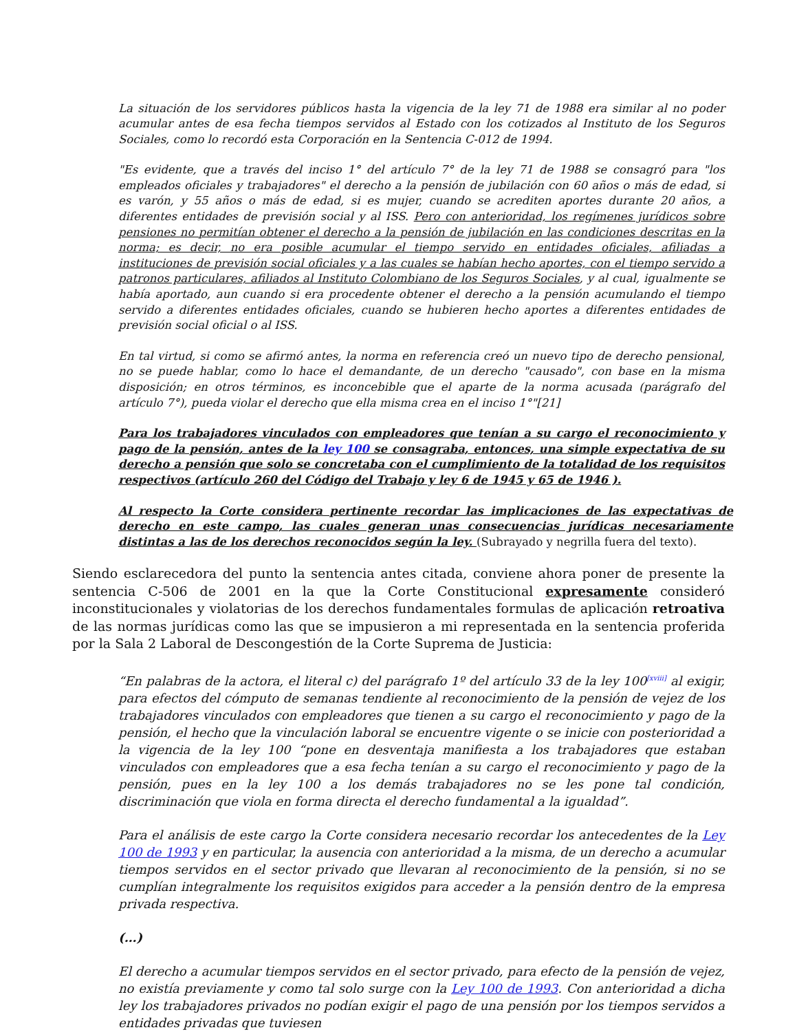La situación de los servidores públicos hasta la vigencia de la ley 71 de 1988 era similar al no poder acumular antes de esa fecha tiempos servidos al Estado con los cotizados al Instituto de los Seguros Sociales, como lo recordó esta Corporación en la Sentencia C-012 de 1994.
"Es evidente, que a través del inciso 1° del artículo 7° de la ley 71 de 1988 se consagró para "los empleados oficiales y trabajadores" el derecho a la pensión de jubilación con 60 años o más de edad, si es varón, y 55 años o más de edad, si es mujer, cuando se acrediten aportes durante 20 años, a diferentes entidades de previsión social y al ISS. Pero con anterioridad, los regímenes jurídicos sobre pensiones no permitían obtener el derecho a la pensión de jubilación en las condiciones descritas en la norma; es decir, no era posible acumular el tiempo servido en entidades oficiales, afiliadas a instituciones de previsión social oficiales y a las cuales se habían hecho aportes, con el tiempo servido a patronos particulares, afiliados al Instituto Colombiano de los Seguros Sociales, y al cual, igualmente se había aportado, aun cuando si era procedente obtener el derecho a la pensión acumulando el tiempo servido a diferentes entidades oficiales, cuando se hubieren hecho aportes a diferentes entidades de previsión social oficial o al ISS.
En tal virtud, si como se afirmó antes, la norma en referencia creó un nuevo tipo de derecho pensional, no se puede hablar, como lo hace el demandante, de un derecho "causado", con base en la misma disposición; en otros términos, es inconcebible que el aparte de la norma acusada (parágrafo del artículo 7°), pueda violar el derecho que ella misma crea en el inciso 1°"[21]
Para los trabajadores vinculados con empleadores que tenían a su cargo el reconocimiento y pago de la pensión, antes de la ley 100 se consagraba, entonces, una simple expectativa de su derecho a pensión que solo se concretaba con el cumplimiento de la totalidad de los requisitos respectivos (artículo 260 del Código del Trabajo y ley 6 de 1945 y 65 de 1946 ).
Al respecto la Corte considera pertinente recordar las implicaciones de las expectativas de derecho en este campo, las cuales generan unas consecuencias jurídicas necesariamente distintas a las de los derechos reconocidos según la ley. (Subrayado y negrilla fuera del texto).
Siendo esclarecedora del punto la sentencia antes citada, conviene ahora poner de presente la sentencia C-506 de 2001 en la que la Corte Constitucional expresamente consideró inconstitucionales y violatorias de los derechos fundamentales formulas de aplicación retroativa de las normas jurídicas como las que se impusieron a mi representada en la sentencia proferida por la Sala 2 Laboral de Descongestión de la Corte Suprema de Justicia:
“En palabras de la actora, el literal c) del parágrafo 1º del artículo 33 de la ley 100<sup>[xviii]</sup> al exigir, para efectos del cómputo de semanas tendiente al reconocimiento de la pensión de vejez de los trabajadores vinculados con empleadores que tienen a su cargo el reconocimiento y pago de la pensión, el hecho que la vinculación laboral se encuentre vigente o se inicie con posterioridad a la vigencia de la ley 100 “pone en desventaja manifiesta a los trabajadores que estaban vinculados con empleadores que a esa fecha tenían a su cargo el reconocimiento y pago de la pensión, pues en la ley 100 a los demás trabajadores no se les pone tal condición, discriminación que viola en forma directa el derecho fundamental a la igualdad”.
Para el análisis de este cargo la Corte considera necesario recordar los antecedentes de la Ley 100 de 1993 y en particular, la ausencia con anterioridad a la misma, de un derecho a acumular tiempos servidos en el sector privado que llevaran al reconocimiento de la pensión, si no se cumplían integralmente los requisitos exigidos para acceder a la pensión dentro de la empresa privada respectiva.
(…)
El derecho a acumular tiempos servidos en el sector privado, para efecto de la pensión de vejez, no existía previamente y como tal solo surge con la Ley 100 de 1993. Con anterioridad a dicha ley los trabajadores privados no podían exigir el pago de una pensión por los tiempos servidos a entidades privadas que tuviesen